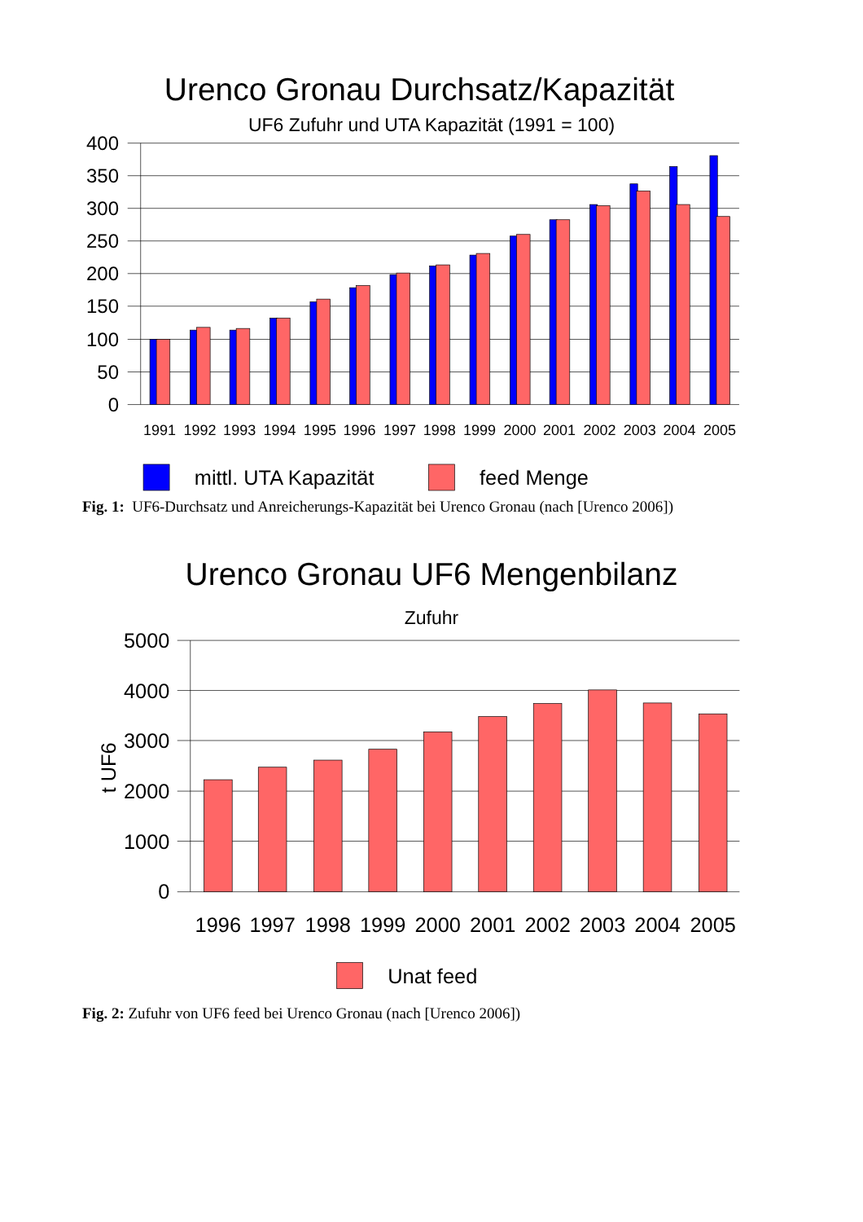Urenco Gronau Durchsatz/Kapazität
UF6 Zufuhr und UTA Kapazität (1991 = 100)
400
350
300
250
200
150
100
50
0
1991
1992
1993
1994
1995
1996
1997
1998
1999
2000
2001
2002
2003
2004
2005
mittl. UTA Kapazität
feed Menge
Fig. 1: UF6-Durchsatz und Anreicherungs-Kapazität bei Urenco Gronau (nach [Urenco 2006])
Urenco Gronau UF6 Mengenbilanz
Zufuhr
t UF6
5000
4000
3000
2000
1000
0
1996
1997
1998
1999
2000
2001
2002
2003
2004
2005
Unat feed
Fig. 2: Zufuhr von UF6 feed bei Urenco Gronau (nach [Urenco 2006])